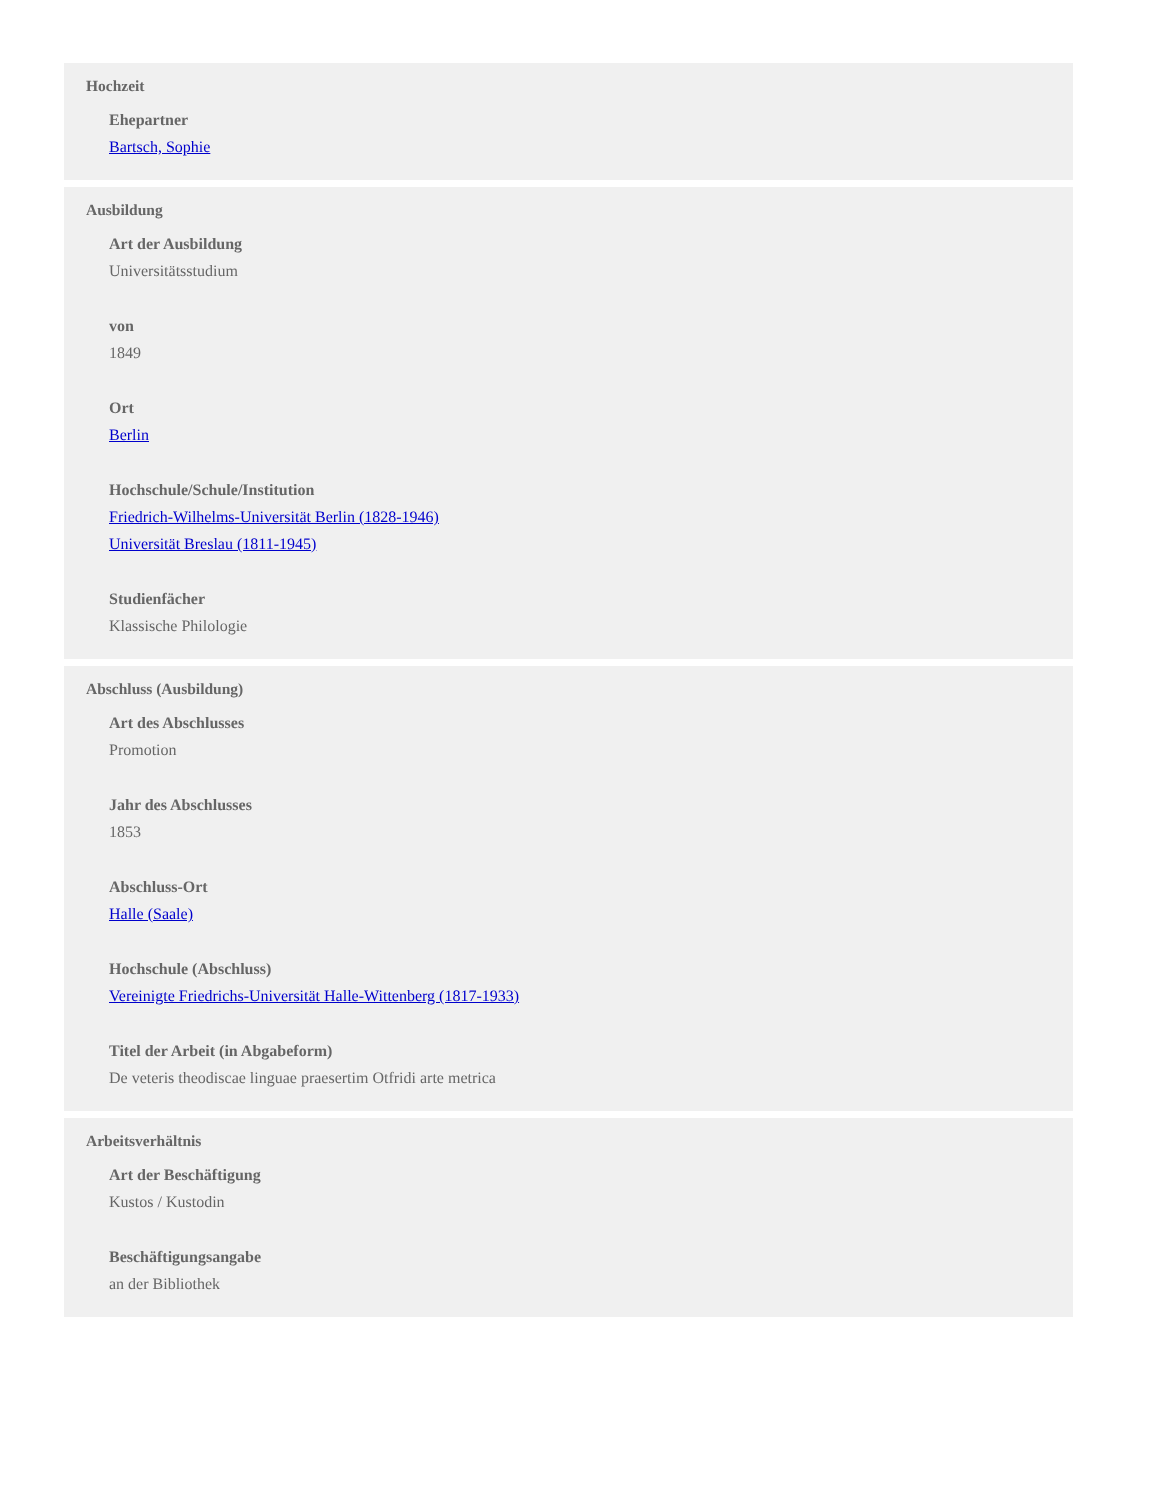Hochzeit
Ehepartner
Bartsch, Sophie
Ausbildung
Art der Ausbildung
Universitätsstudium
von
1849
Ort
Berlin
Hochschule/Schule/Institution
Friedrich-Wilhelms-Universität Berlin (1828-1946)
Universität Breslau (1811-1945)
Studienfächer
Klassische Philologie
Abschluss (Ausbildung)
Art des Abschlusses
Promotion
Jahr des Abschlusses
1853
Abschluss-Ort
Halle (Saale)
Hochschule (Abschluss)
Vereinigte Friedrichs-Universität Halle-Wittenberg (1817-1933)
Titel der Arbeit (in Abgabeform)
De veteris theodiscae linguae praesertim Otfridi arte metrica
Arbeitsverhältnis
Art der Beschäftigung
Kustos / Kustodin
Beschäftigungsangabe
an der Bibliothek